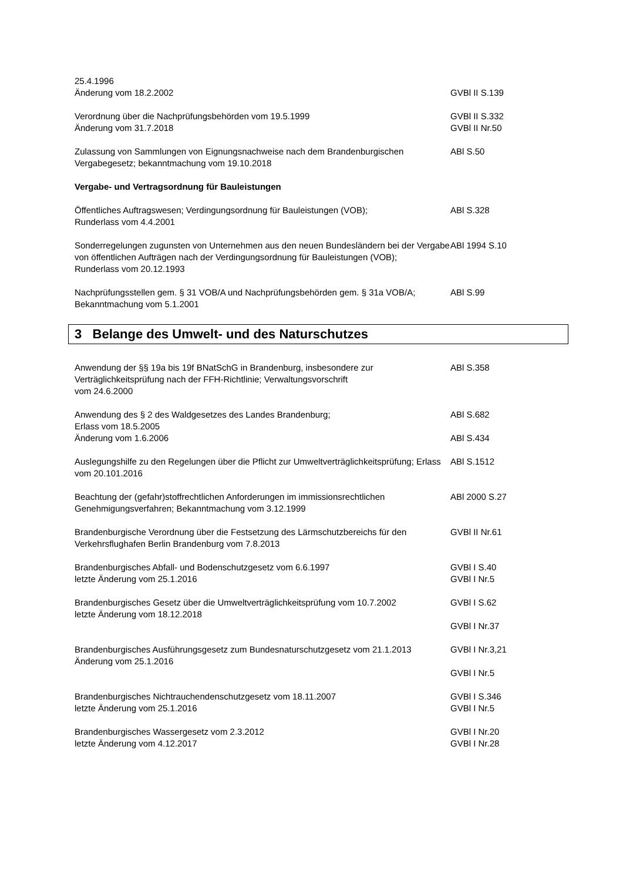25.4.1996
Änderung vom 18.2.2002
GVBl II S.139
Verordnung über die Nachprüfungsbehörden vom 19.5.1999
Änderung vom 31.7.2018
GVBl II S.332
GVBl II Nr.50
Zulassung von Sammlungen von Eignungsnachweise nach dem Brandenburgischen Vergabegesetz; bekanntmachung vom 19.10.2018
ABl S.50
Vergabe- und Vertragsordnung für Bauleistungen
Öffentliches Auftragswesen; Verdingungsordnung für Bauleistungen (VOB);
Runderlass vom 4.4.2001
ABl S.328
Sonderregelungen zugunsten von Unternehmen aus den neuen Bundesländern bei der Vergabe von öffentlichen Aufträgen nach der Verdingungsordnung für Bauleistungen (VOB);
Runderlass vom 20.12.1993
ABl 1994 S.10
Nachprüfungsstellen gem. § 31 VOB/A und Nachprüfungsbehörden gem. § 31a VOB/A;
Bekanntmachung vom 5.1.2001
ABl S.99
3 Belange des Umwelt- und des Naturschutzes
Anwendung der §§ 19a bis 19f BNatSchG in Brandenburg, insbesondere zur Verträglichkeitsprüfung nach der FFH-Richtlinie; Verwaltungsvorschrift
vom 24.6.2000
ABl S.358
Anwendung des § 2 des Waldgesetzes des Landes Brandenburg;
Erlass vom 18.5.2005
Änderung vom 1.6.2006
ABl S.682
ABl S.434
Auslegungshilfe zu den Regelungen über die Pflicht zur Umweltverträglichkeitsprüfung; Erlass vom 20.101.2016
ABl S.1512
Beachtung der (gefahr)stoffrechtlichen Anforderungen im immissionsrechtlichen Genehmigungsverfahren; Bekanntmachung vom 3.12.1999
ABl 2000 S.27
Brandenburgische Verordnung über die Festsetzung des Lärmschutzbereichs für den Verkehrsflughafen Berlin Brandenburg vom 7.8.2013
GVBl II Nr.61
Brandenburgisches Abfall- und Bodenschutzgesetz vom 6.6.1997
letzte Änderung vom 25.1.2016
GVBl I S.40
GVBl I Nr.5
Brandenburgisches Gesetz über die Umweltverträglichkeitsprüfung vom 10.7.2002
letzte Änderung vom 18.12.2018
GVBl I S.62
GVBl I Nr.37
Brandenburgisches Ausführungsgesetz zum Bundesnaturschutzgesetz vom 21.1.2013
Änderung vom 25.1.2016
GVBl I Nr.3,21
GVBl I Nr.5
Brandenburgisches Nichtrauchendenschutzgesetz vom 18.11.2007
letzte Änderung vom 25.1.2016
GVBl I S.346
GVBl I Nr.5
Brandenburgisches Wassergesetz vom 2.3.2012
letzte Änderung vom 4.12.2017
GVBl I Nr.20
GVBl I Nr.28